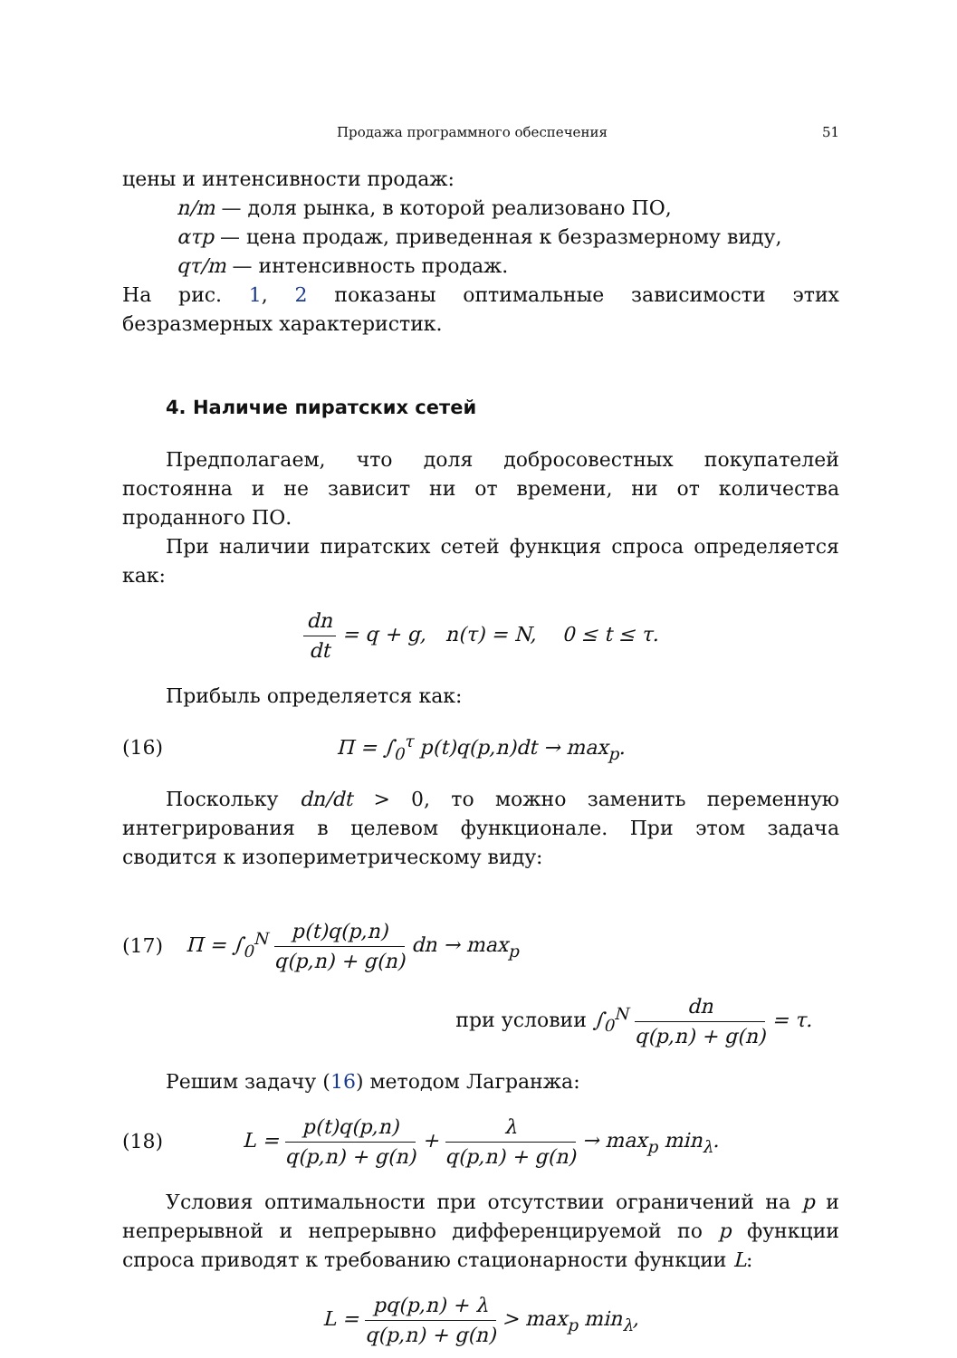Продажа программного обеспечения 51
цены и интенсивности продаж:
n/m — доля рынка, в которой реализовано ПО,
ατp — цена продаж, приведенная к безразмерному виду,
qτ/m — интенсивность продаж.
На рис. 1, 2 показаны оптимальные зависимости этих безразмерных характеристик.
4. Наличие пиратских сетей
Предполагаем, что доля добросовестных покупателей постоянна и не зависит ни от времени, ни от количества проданного ПО.
При наличии пиратских сетей функция спроса определяется как:
dn dt = q + g, n(τ) = N, 0 ≤ t ≤ τ.
Прибыль определяется как:
(16) Π = ∫<sub>0</sub><sup>τ</sup> p(t)q(p,n)dt → max<sub>p</sub>.
Поскольку dn/dt > 0, то можно заменить переменную интегрирования в целевом функционале. При этом задача сводится к изопериметрическому виду:
(17)
Π = ∫<sub>0</sub><sup>N</sup> p(t)q(p,n) q(p,n) + g(n) dn → max<sub>p</sub>
при условии ∫<sub>0</sub><sup>N</sup> dn q(p,n) + g(n) = τ.
Решим задачу (16) методом Лагранжа:
(18)
L = p(t)q(p,n) q(p,n) + g(n) + λ q(p,n) + g(n) → max<sub>p</sub> min<sub>λ</sub>.
Условия оптимальности при отсутствии ограничений на p и непрерывной и непрерывно дифференцируемой по p функции спроса приводят к требованию стационарности функции L:
L = pq(p,n) + λ q(p,n) + g(n) > max<sub>p</sub> min<sub>λ</sub>,